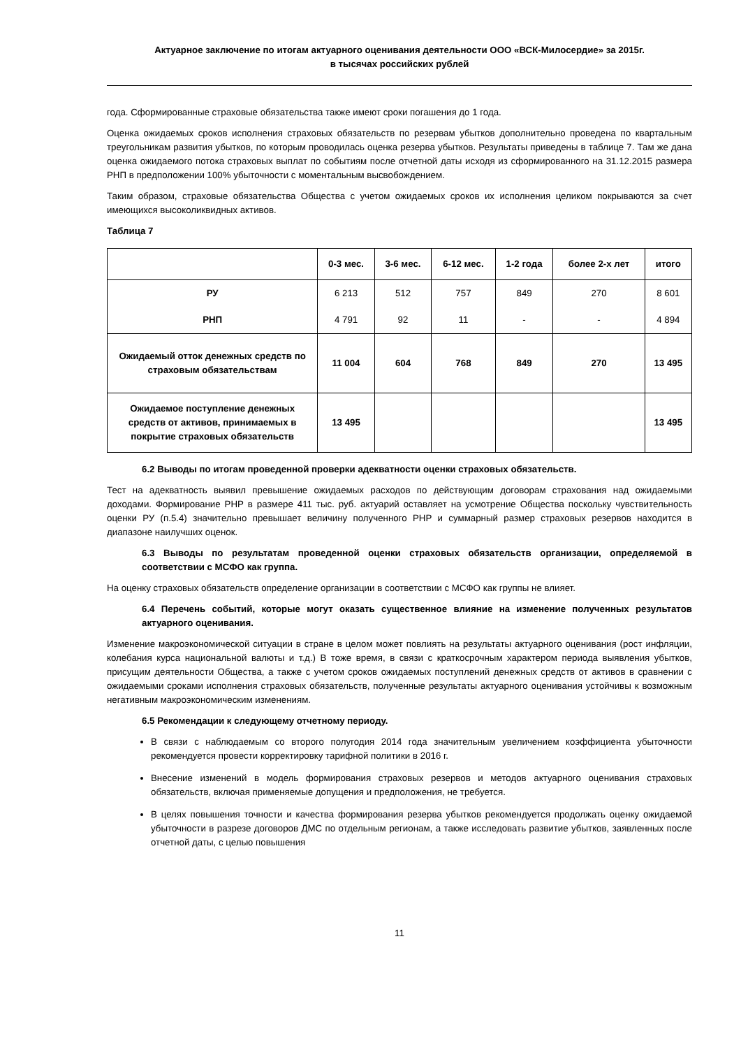Актуарное заключение по итогам актуарного оценивания деятельности ООО «ВСК-Милосердие» за 2015г.
в тысячах российских рублей
года. Сформированные страховые обязательства также имеют сроки погашения до 1 года.
Оценка ожидаемых сроков исполнения страховых обязательств по резервам убытков дополнительно проведена по квартальным треугольникам развития убытков, по которым проводилась оценка резерва убытков. Результаты приведены в таблице 7. Там же дана оценка ожидаемого потока страховых выплат по событиям после отчетной даты исходя из сформированного на 31.12.2015 размера РНП в предположении 100% убыточности с моментальным высвобождением.
Таким образом, страховые обязательства Общества с учетом ожидаемых сроков их исполнения целиком покрываются за счет имеющихся высоколиквидных активов.
Таблица 7
| | 0-3 мес. | 3-6 мес. | 6-12 мес. | 1-2 года | более 2-х лет | итого |
| --- | --- | --- | --- | --- | --- | --- |
| РУ | 6 213 | 512 | 757 | 849 | 270 | 8 601 |
| РНП | 4 791 | 92 | 11 | - | - | 4 894 |
| Ожидаемый отток денежных средств по страховым обязательствам | 11 004 | 604 | 768 | 849 | 270 | 13 495 |
| Ожидаемое поступление денежных средств от активов, принимаемых в покрытие страховых обязательств | 13 495 | | | | | 13 495 |
6.2 Выводы по итогам проведенной проверки адекватности оценки страховых обязательств.
Тест на адекватность выявил превышение ожидаемых расходов по действующим договорам страхования над ожидаемыми доходами. Формирование РНР в размере 411 тыс. руб. актуарий оставляет на усмотрение Общества поскольку чувствительность оценки РУ (п.5.4) значительно превышает величину полученного РНР и суммарный размер страховых резервов находится в диапазоне наилучших оценок.
6.3 Выводы по результатам проведенной оценки страховых обязательств организации, определяемой в соответствии с МСФО как группа.
На оценку страховых обязательств определение организации в соответствии с МСФО как группы не влияет.
6.4 Перечень событий, которые могут оказать существенное влияние на изменение полученных результатов актуарного оценивания.
Изменение макроэкономической ситуации в стране в целом может повлиять на результаты актуарного оценивания (рост инфляции, колебания курса национальной валюты и т.д.) В тоже время, в связи с краткосрочным характером периода выявления убытков, присущим деятельности Общества, а также с учетом сроков ожидаемых поступлений денежных средств от активов в сравнении с ожидаемыми сроками исполнения страховых обязательств, полученные результаты актуарного оценивания устойчивы к возможным негативным макроэкономическим изменениям.
6.5 Рекомендации к следующему отчетному периоду.
В связи с наблюдаемым со второго полугодия 2014 года значительным увеличением коэффициента убыточности рекомендуется провести корректировку тарифной политики в 2016 г.
Внесение изменений в модель формирования страховых резервов и методов актуарного оценивания страховых обязательств, включая применяемые допущения и предположения, не требуется.
В целях повышения точности и качества формирования резерва убытков рекомендуется продолжать оценку ожидаемой убыточности в разрезе договоров ДМС по отдельным регионам, а также исследовать развитие убытков, заявленных после отчетной даты, с целью повышения
11